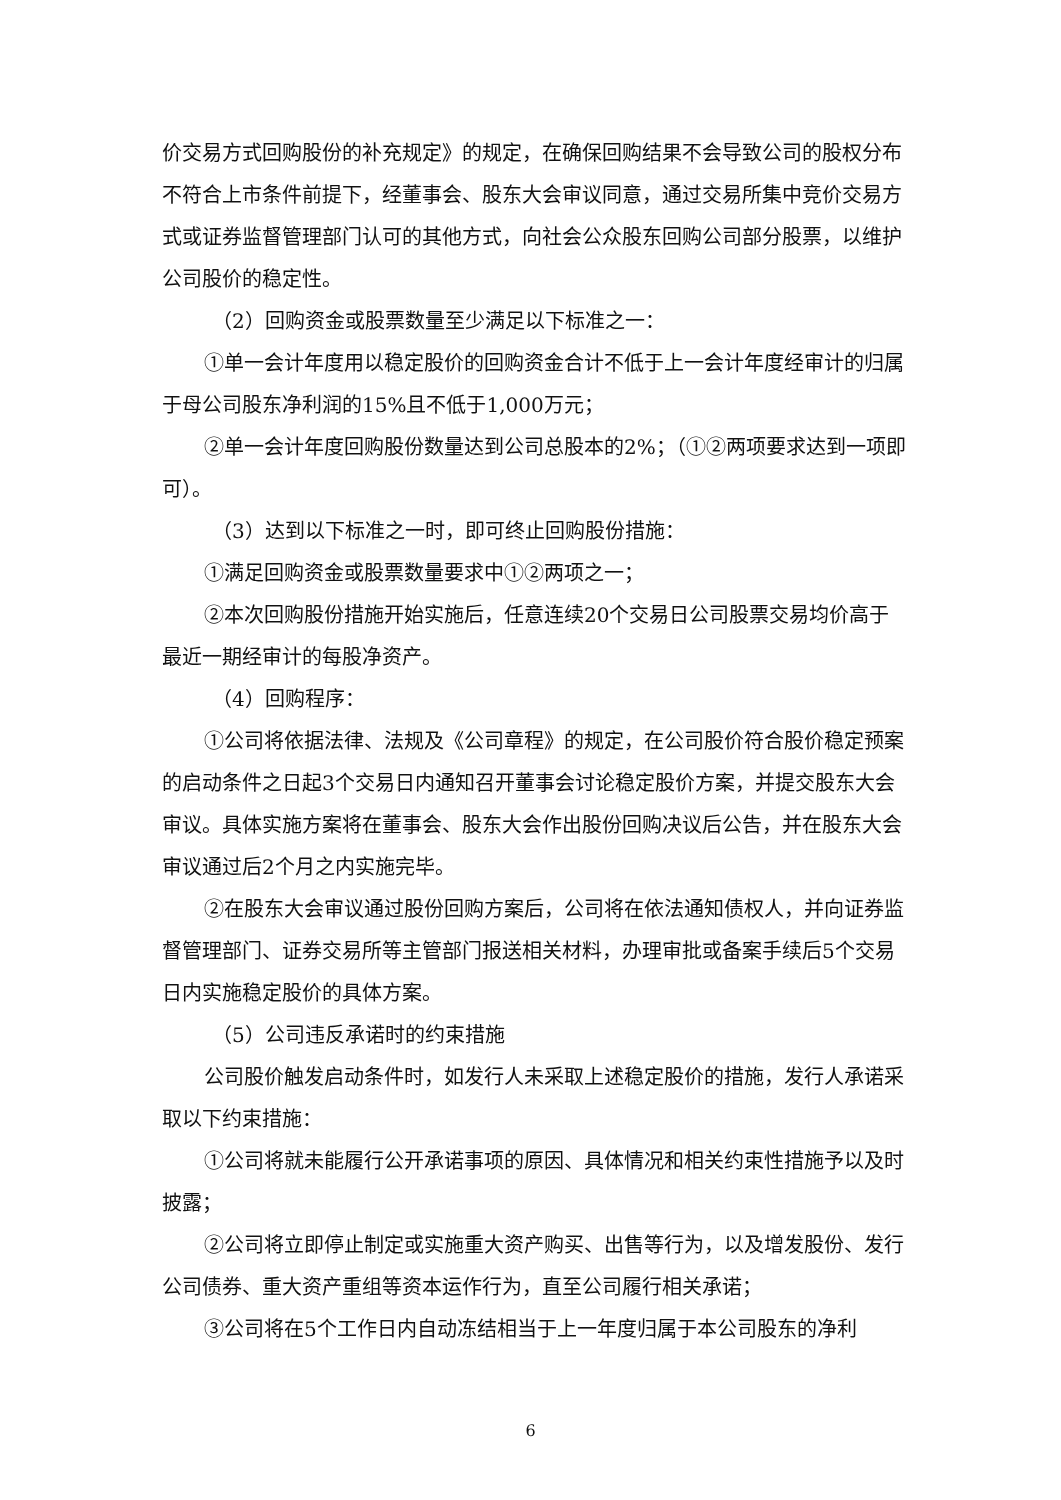价交易方式回购股份的补充规定》的规定，在确保回购结果不会导致公司的股权分布不符合上市条件前提下，经董事会、股东大会审议同意，通过交易所集中竞价交易方式或证券监督管理部门认可的其他方式，向社会公众股东回购公司部分股票，以维护公司股价的稳定性。
（2）回购资金或股票数量至少满足以下标准之一：
①单一会计年度用以稳定股价的回购资金合计不低于上一会计年度经审计的归属于母公司股东净利润的15%且不低于1,000万元；
②单一会计年度回购股份数量达到公司总股本的2%；（①②两项要求达到一项即可）。
（3）达到以下标准之一时，即可终止回购股份措施：
①满足回购资金或股票数量要求中①②两项之一；
②本次回购股份措施开始实施后，任意连续20个交易日公司股票交易均价高于最近一期经审计的每股净资产。
（4）回购程序：
①公司将依据法律、法规及《公司章程》的规定，在公司股价符合股价稳定预案的启动条件之日起3个交易日内通知召开董事会讨论稳定股价方案，并提交股东大会审议。具体实施方案将在董事会、股东大会作出股份回购决议后公告，并在股东大会审议通过后2个月之内实施完毕。
②在股东大会审议通过股份回购方案后，公司将在依法通知债权人，并向证券监督管理部门、证券交易所等主管部门报送相关材料，办理审批或备案手续后5个交易日内实施稳定股价的具体方案。
（5）公司违反承诺时的约束措施
公司股价触发启动条件时，如发行人未采取上述稳定股价的措施，发行人承诺采取以下约束措施：
①公司将就未能履行公开承诺事项的原因、具体情况和相关约束性措施予以及时披露；
②公司将立即停止制定或实施重大资产购买、出售等行为，以及增发股份、发行公司债券、重大资产重组等资本运作行为，直至公司履行相关承诺；
③公司将在5个工作日内自动冻结相当于上一年度归属于本公司股东的净利
6